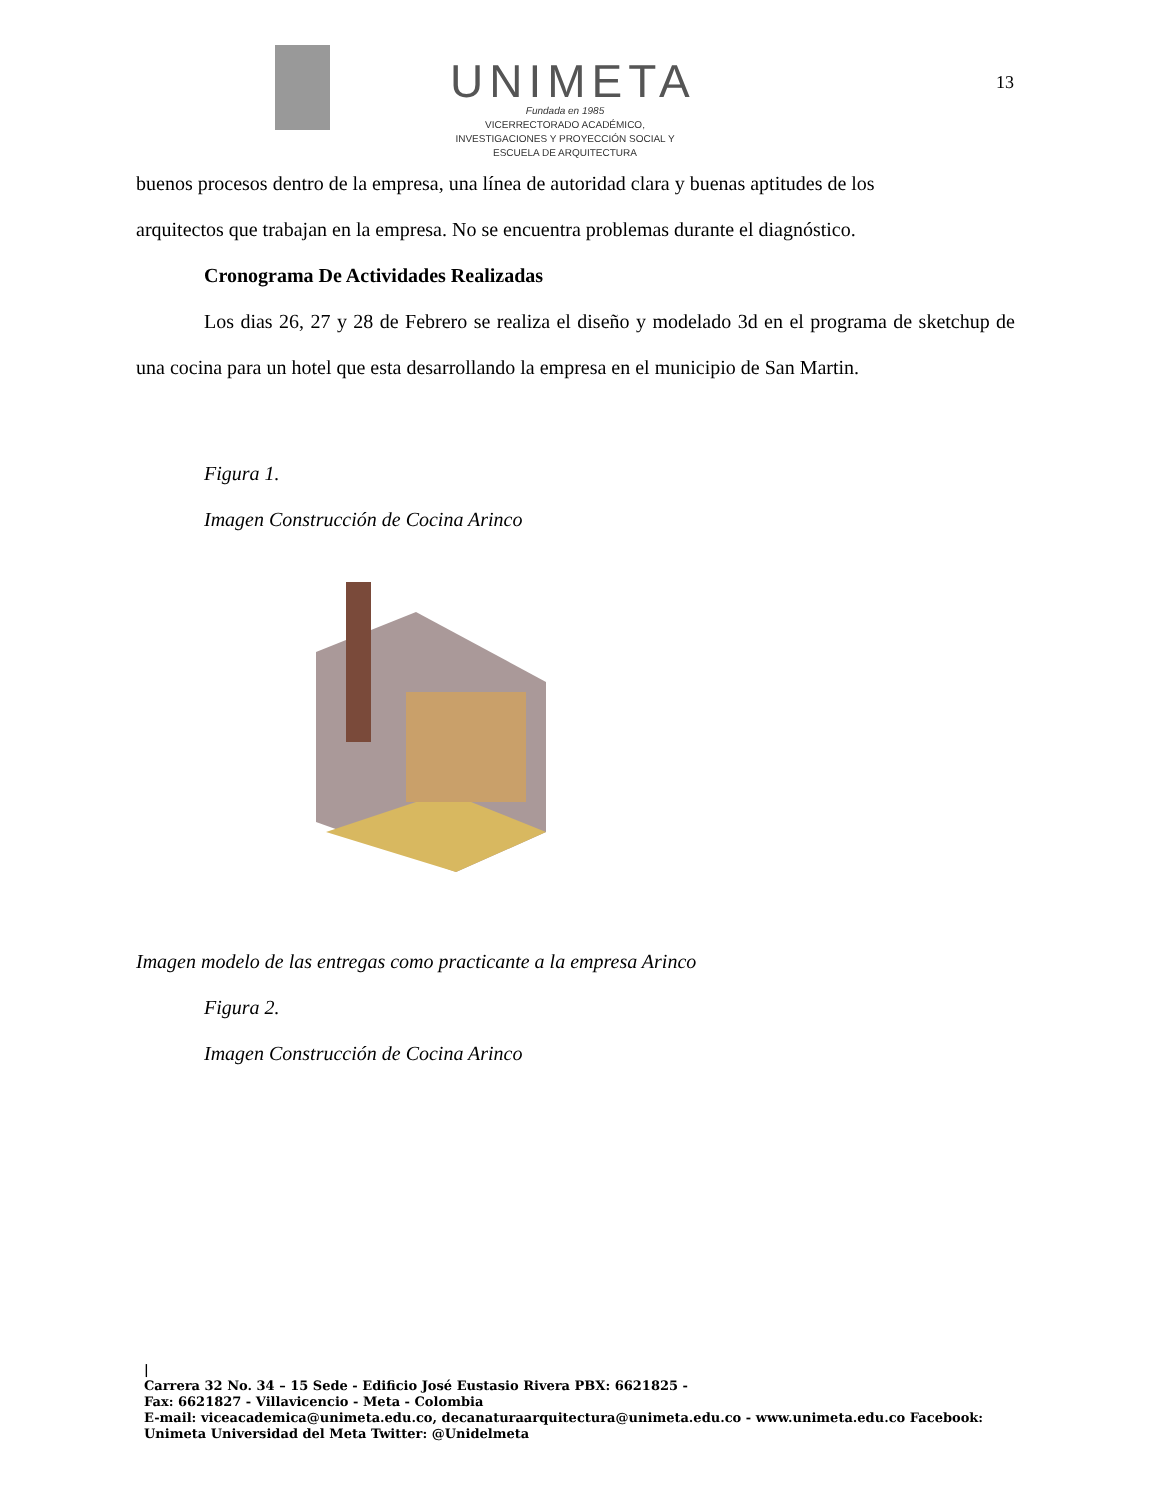UNIMETA
Fundada en 1985
VICERRECTORADO ACADÉMICO,
INVESTIGACIONES Y PROYECCIÓN SOCIAL Y
ESCUELA DE ARQUITECTURA
13
buenos procesos dentro de la empresa, una línea de autoridad clara y buenas aptitudes de los
arquitectos que trabajan en la empresa. No se encuentra problemas durante el diagnóstico.
Cronograma De Actividades Realizadas
Los dias 26, 27 y 28 de Febrero se realiza el diseño y modelado 3d en el programa de sketchup de una cocina para un hotel que esta desarrollando la empresa en el municipio de San Martin.
Figura 1.
Imagen Construcción de Cocina Arinco
Imagen modelo de las entregas como practicante a la empresa Arinco
Figura 2.
Imagen Construcción de Cocina Arinco
|
Carrera 32 No. 34 – 15 Sede - Edificio José Eustasio Rivera PBX: 6621825 -
Fax: 6621827 - Villavicencio - Meta - Colombia
E-mail: viceacademica@unimeta.edu.co, decanaturaarquitectura@unimeta.edu.co - www.unimeta.edu.co Facebook:
Unimeta Universidad del Meta Twitter: @Unidelmeta